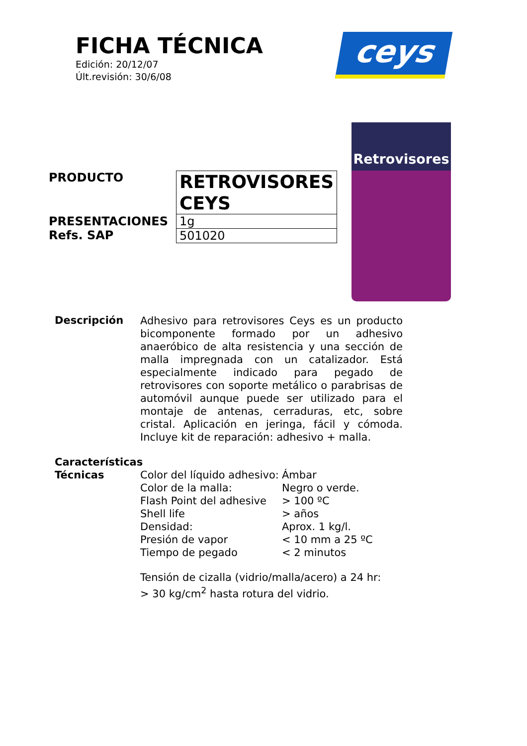FICHA TÉCNICA
Edición: 20/12/07
Últ.revisión: 30/6/08
ceys
Retrovisores
PRODUCTO
PRESENTACIONES
Refs. SAP
| RETROVISORES CEYS |
| 1g |
| 501020 |
Descripción
Adhesivo para retrovisores Ceys es un producto bicomponente formado por un adhesivo anaeróbico de alta resistencia y una sección de malla impregnada con un catalizador. Está especialmente indicado para pegado de retrovisores con soporte metálico o parabrisas de automóvil aunque puede ser utilizado para el montaje de antenas, cerraduras, etc, sobre cristal. Aplicación en jeringa, fácil y cómoda. Incluye kit de reparación: adhesivo + malla.
Características
Técnicas Color del líquido adhesivo: Ámbar
Color de la malla: Negro o verde.
Flash Point del adhesive > 100 ºC
Shell life > años
Densidad: Aprox. 1 kg/l.
Presión de vapor < 10 mm a 25 ºC
Tiempo de pegado < 2 minutos
Tensión de cizalla (vidrio/malla/acero) a 24 hr:
> 30 kg/cm<sup>2</sup> hasta rotura del vidrio.